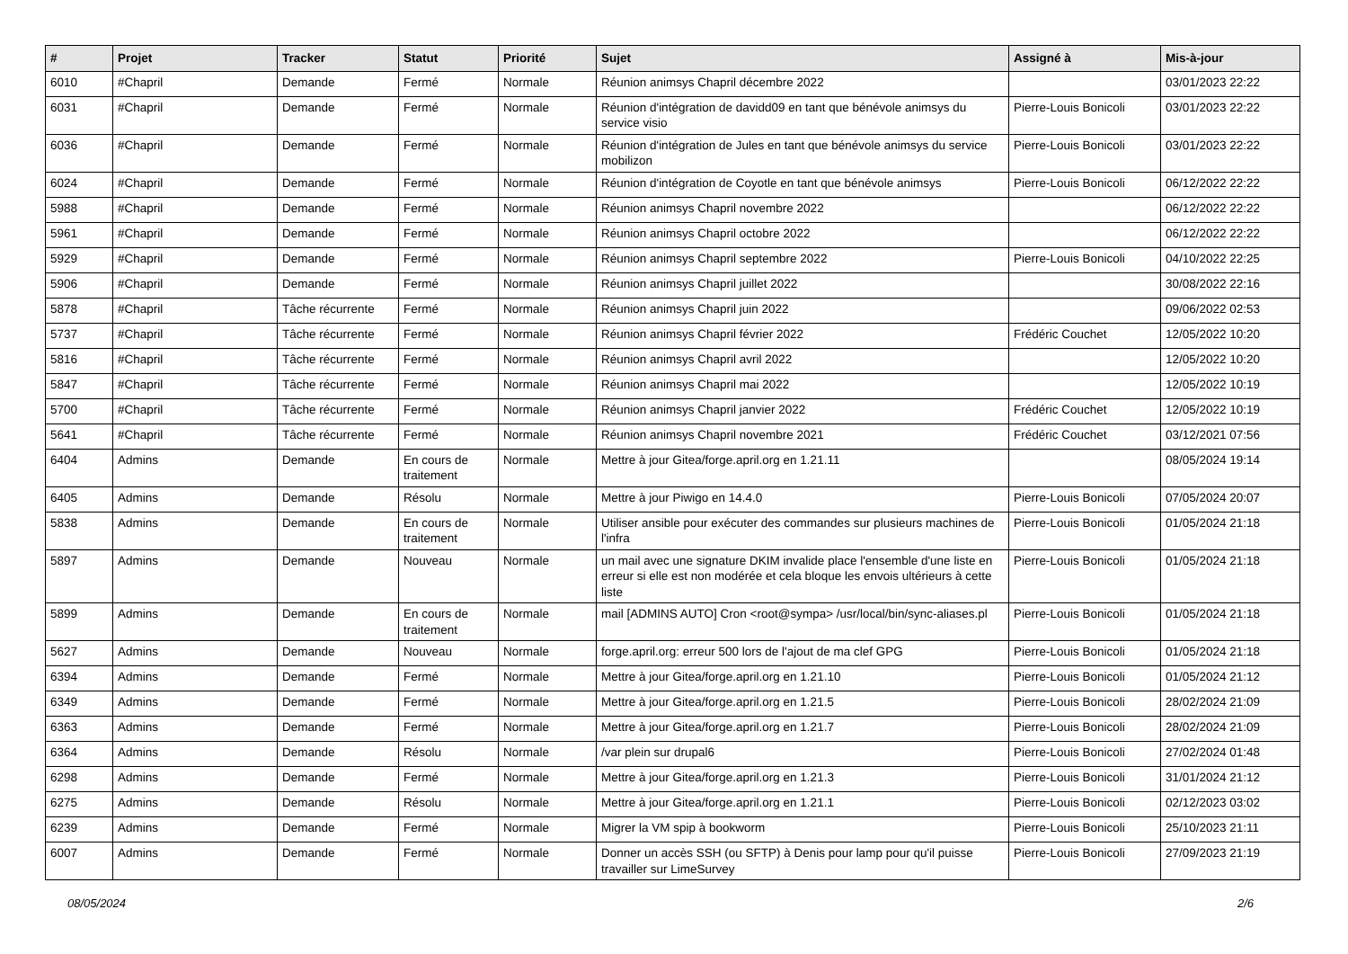| # | Projet | Tracker | Statut | Priorité | Sujet | Assigné à | Mis-à-jour |
| --- | --- | --- | --- | --- | --- | --- | --- |
| 6010 | #Chapril | Demande | Fermé | Normale | Réunion animsys Chapril décembre 2022 | | 03/01/2023 22:22 |
| 6031 | #Chapril | Demande | Fermé | Normale | Réunion d'intégration de davidd09 en tant que bénévole animsys du service visio | Pierre-Louis Bonicoli | 03/01/2023 22:22 |
| 6036 | #Chapril | Demande | Fermé | Normale | Réunion d'intégration de Jules en tant que bénévole animsys du service mobilizon | Pierre-Louis Bonicoli | 03/01/2023 22:22 |
| 6024 | #Chapril | Demande | Fermé | Normale | Réunion d'intégration de Coyotle en tant que bénévole animsys | Pierre-Louis Bonicoli | 06/12/2022 22:22 |
| 5988 | #Chapril | Demande | Fermé | Normale | Réunion animsys Chapril novembre 2022 | | 06/12/2022 22:22 |
| 5961 | #Chapril | Demande | Fermé | Normale | Réunion animsys Chapril octobre 2022 | | 06/12/2022 22:22 |
| 5929 | #Chapril | Demande | Fermé | Normale | Réunion animsys Chapril septembre 2022 | Pierre-Louis Bonicoli | 04/10/2022 22:25 |
| 5906 | #Chapril | Demande | Fermé | Normale | Réunion animsys Chapril juillet 2022 | | 30/08/2022 22:16 |
| 5878 | #Chapril | Tâche récurrente | Fermé | Normale | Réunion animsys Chapril juin 2022 | | 09/06/2022 02:53 |
| 5737 | #Chapril | Tâche récurrente | Fermé | Normale | Réunion animsys Chapril février 2022 | Frédéric Couchet | 12/05/2022 10:20 |
| 5816 | #Chapril | Tâche récurrente | Fermé | Normale | Réunion animsys Chapril avril 2022 | | 12/05/2022 10:20 |
| 5847 | #Chapril | Tâche récurrente | Fermé | Normale | Réunion animsys Chapril mai 2022 | | 12/05/2022 10:19 |
| 5700 | #Chapril | Tâche récurrente | Fermé | Normale | Réunion animsys Chapril janvier 2022 | Frédéric Couchet | 12/05/2022 10:19 |
| 5641 | #Chapril | Tâche récurrente | Fermé | Normale | Réunion animsys Chapril novembre 2021 | Frédéric Couchet | 03/12/2021 07:56 |
| 6404 | Admins | Demande | En cours de traitement | Normale | Mettre à jour Gitea/forge.april.org en 1.21.11 | | 08/05/2024 19:14 |
| 6405 | Admins | Demande | Résolu | Normale | Mettre à jour Piwigo en 14.4.0 | Pierre-Louis Bonicoli | 07/05/2024 20:07 |
| 5838 | Admins | Demande | En cours de traitement | Normale | Utiliser ansible pour exécuter des commandes sur plusieurs machines de l'infra | Pierre-Louis Bonicoli | 01/05/2024 21:18 |
| 5897 | Admins | Demande | Nouveau | Normale | un mail avec une signature DKIM invalide place l'ensemble d'une liste en erreur si elle est non modérée et cela bloque les envois ultérieurs à cette liste | Pierre-Louis Bonicoli | 01/05/2024 21:18 |
| 5899 | Admins | Demande | En cours de traitement | Normale | mail [ADMINS AUTO] Cron <root@sympa> /usr/local/bin/sync-aliases.pl | Pierre-Louis Bonicoli | 01/05/2024 21:18 |
| 5627 | Admins | Demande | Nouveau | Normale | forge.april.org: erreur 500 lors de l'ajout de ma clef GPG | Pierre-Louis Bonicoli | 01/05/2024 21:18 |
| 6394 | Admins | Demande | Fermé | Normale | Mettre à jour Gitea/forge.april.org en 1.21.10 | Pierre-Louis Bonicoli | 01/05/2024 21:12 |
| 6349 | Admins | Demande | Fermé | Normale | Mettre à jour Gitea/forge.april.org en 1.21.5 | Pierre-Louis Bonicoli | 28/02/2024 21:09 |
| 6363 | Admins | Demande | Fermé | Normale | Mettre à jour Gitea/forge.april.org en 1.21.7 | Pierre-Louis Bonicoli | 28/02/2024 21:09 |
| 6364 | Admins | Demande | Résolu | Normale | /var plein sur drupal6 | Pierre-Louis Bonicoli | 27/02/2024 01:48 |
| 6298 | Admins | Demande | Fermé | Normale | Mettre à jour Gitea/forge.april.org en 1.21.3 | Pierre-Louis Bonicoli | 31/01/2024 21:12 |
| 6275 | Admins | Demande | Résolu | Normale | Mettre à jour Gitea/forge.april.org en 1.21.1 | Pierre-Louis Bonicoli | 02/12/2023 03:02 |
| 6239 | Admins | Demande | Fermé | Normale | Migrer la VM spip à bookworm | Pierre-Louis Bonicoli | 25/10/2023 21:11 |
| 6007 | Admins | Demande | Fermé | Normale | Donner un accès SSH (ou SFTP) à Denis pour lamp pour qu'il puisse travailler sur LimeSurvey | Pierre-Louis Bonicoli | 27/09/2023 21:19 |
08/05/2024 2/6